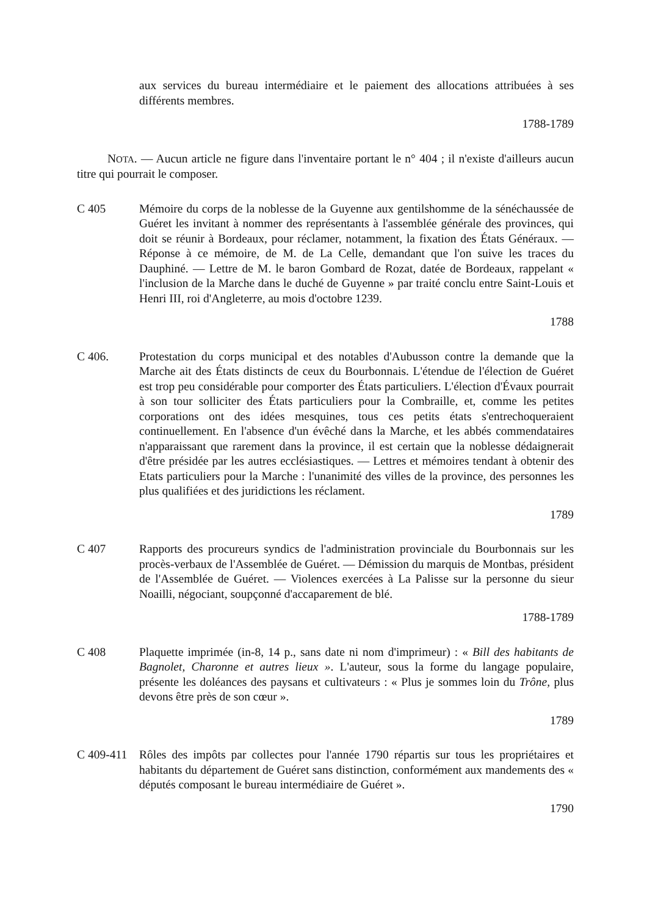aux services du bureau intermédiaire et le paiement des allocations attribuées à ses différents membres.
1788-1789
NOTA. — Aucun article ne figure dans l'inventaire portant le n° 404 ; il n'existe d'ailleurs aucun titre qui pourrait le composer.
C 405 Mémoire du corps de la noblesse de la Guyenne aux gentilshomme de la sénéchaussée de Guéret les invitant à nommer des représentants à l'assemblée générale des provinces, qui doit se réunir à Bordeaux, pour réclamer, notamment, la fixation des États Généraux. — Réponse à ce mémoire, de M. de La Celle, demandant que l'on suive les traces du Dauphiné. — Lettre de M. le baron Gombard de Rozat, datée de Bordeaux, rappelant « l'inclusion de la Marche dans le duché de Guyenne » par traité conclu entre Saint-Louis et Henri III, roi d'Angleterre, au mois d'octobre 1239.
1788
C 406. Protestation du corps municipal et des notables d'Aubusson contre la demande que la Marche ait des États distincts de ceux du Bourbonnais. L'étendue de l'élection de Guéret est trop peu considérable pour comporter des États particuliers. L'élection d'Évaux pourrait à son tour solliciter des États particuliers pour la Combraille, et, comme les petites corporations ont des idées mesquines, tous ces petits états s'entrechoqueraient continuellement. En l'absence d'un évêché dans la Marche, et les abbés commendataires n'apparaissant que rarement dans la province, il est certain que la noblesse dédaignerait d'être présidée par les autres ecclésiastiques. — Lettres et mémoires tendant à obtenir des Etats particuliers pour la Marche : l'unanimité des villes de la province, des personnes les plus qualifiées et des juridictions les réclament.
1789
C 407 Rapports des procureurs syndics de l'administration provinciale du Bourbonnais sur les procès-verbaux de l'Assemblée de Guéret. — Démission du marquis de Montbas, président de l'Assemblée de Guéret. — Violences exercées à La Palisse sur la personne du sieur Noailli, négociant, soupçonné d'accaparement de blé.
1788-1789
C 408 Plaquette imprimée (in-8, 14 p., sans date ni nom d'imprimeur) : « Bill des habitants de Bagnolet, Charonne et autres lieux ». L'auteur, sous la forme du langage populaire, présente les doléances des paysans et cultivateurs : « Plus je sommes loin du Trône, plus devons être près de son cœur ».
1789
C 409-411
Rôles des impôts par collectes pour l'année 1790 répartis sur tous les propriétaires et habitants du département de Guéret sans distinction, conformément aux mandements des « députés composant le bureau intermédiaire de Guéret ».
1790